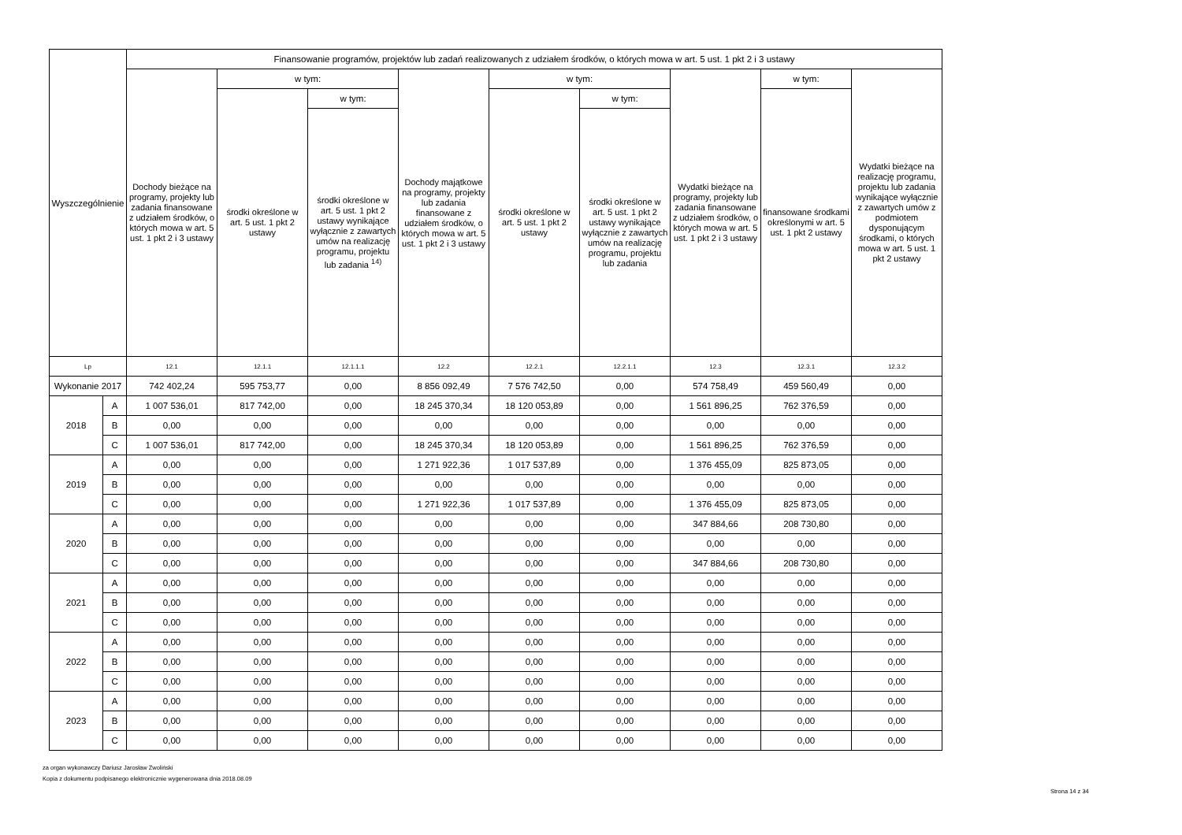| Wyszczególnienie | | Finansowanie programów, projektów lub zadań realizowanych z udziałem środków, o których mowa w art. 5 ust. 1 pkt 2 i 3 ustawy | | | | | | | | |
| --- | --- | --- | --- | --- | --- | --- | --- | --- | --- | --- |
| | | Dochody bieżące na programy, projekty lub zadania finansowane z udziałem środków, o których mowa w art. 5 ust. 1 pkt 2 i 3 ustawy | w tym: | | Dochody majątkowe na programy, projekty lub zadania finansowane z udziałem środków, o których mowa w art. 5 ust. 1 pkt 2 i 3 ustawy | w tym: | | Wydatki bieżące na programy, projekty lub zadania finansowane z udziałem środków, o których mowa w art. 5 ust. 1 pkt 2 i 3 ustawy | w tym: | Wydatki bieżące na realizację programu, projektu lub zadania wynikające wyłącznie z zawartych umów z podmiotem dysponującym środkami, o których mowa w art. 5 ust. 1 pkt 2 ustawy |
| | | | środki określone w art. 5 ust. 1 pkt 2 ustawy | w tym: | | środki określone w art. 5 ust. 1 pkt 2 ustawy | w tym: | | finansowane środkami określonymi w art. 5 ust. 1 pkt 2 ustawy | |
| | | | | środki określone w art. 5 ust. 1 pkt 2 ustawy wynikające wyłącznie z zawartych umów na realizację programu, projektu lub zadania <sup>14)</sup> | | | środki określone w art. 5 ust. 1 pkt 2 ustawy wynikające wyłącznie z zawartych umów na realizację programu, projektu lub zadania | | | |
| Lp | | 12.1 | 12.1.1 | 12.1.1.1 | 12.2 | 12.2.1 | 12.2.1.1 | 12.3 | 12.3.1 | 12.3.2 |
| Wykonanie 2017 | | 742 402,24 | 595 753,77 | 0,00 | 8 856 092,49 | 7 576 742,50 | 0,00 | 574 758,49 | 459 560,49 | 0,00 |
| 2018 | A | 1 007 536,01 | 817 742,00 | 0,00 | 18 245 370,34 | 18 120 053,89 | 0,00 | 1 561 896,25 | 762 376,59 | 0,00 |
| | B | 0,00 | 0,00 | 0,00 | 0,00 | 0,00 | 0,00 | 0,00 | 0,00 | 0,00 |
| | C | 1 007 536,01 | 817 742,00 | 0,00 | 18 245 370,34 | 18 120 053,89 | 0,00 | 1 561 896,25 | 762 376,59 | 0,00 |
| 2019 | A | 0,00 | 0,00 | 0,00 | 1 271 922,36 | 1 017 537,89 | 0,00 | 1 376 455,09 | 825 873,05 | 0,00 |
| | B | 0,00 | 0,00 | 0,00 | 0,00 | 0,00 | 0,00 | 0,00 | 0,00 | 0,00 |
| | C | 0,00 | 0,00 | 0,00 | 1 271 922,36 | 1 017 537,89 | 0,00 | 1 376 455,09 | 825 873,05 | 0,00 |
| 2020 | A | 0,00 | 0,00 | 0,00 | 0,00 | 0,00 | 0,00 | 347 884,66 | 208 730,80 | 0,00 |
| | B | 0,00 | 0,00 | 0,00 | 0,00 | 0,00 | 0,00 | 0,00 | 0,00 | 0,00 |
| | C | 0,00 | 0,00 | 0,00 | 0,00 | 0,00 | 0,00 | 347 884,66 | 208 730,80 | 0,00 |
| 2021 | A | 0,00 | 0,00 | 0,00 | 0,00 | 0,00 | 0,00 | 0,00 | 0,00 | 0,00 |
| | B | 0,00 | 0,00 | 0,00 | 0,00 | 0,00 | 0,00 | 0,00 | 0,00 | 0,00 |
| | C | 0,00 | 0,00 | 0,00 | 0,00 | 0,00 | 0,00 | 0,00 | 0,00 | 0,00 |
| 2022 | A | 0,00 | 0,00 | 0,00 | 0,00 | 0,00 | 0,00 | 0,00 | 0,00 | 0,00 |
| | B | 0,00 | 0,00 | 0,00 | 0,00 | 0,00 | 0,00 | 0,00 | 0,00 | 0,00 |
| | C | 0,00 | 0,00 | 0,00 | 0,00 | 0,00 | 0,00 | 0,00 | 0,00 | 0,00 |
| 2023 | A | 0,00 | 0,00 | 0,00 | 0,00 | 0,00 | 0,00 | 0,00 | 0,00 | 0,00 |
| | B | 0,00 | 0,00 | 0,00 | 0,00 | 0,00 | 0,00 | 0,00 | 0,00 | 0,00 |
| | C | 0,00 | 0,00 | 0,00 | 0,00 | 0,00 | 0,00 | 0,00 | 0,00 | 0,00 |
za organ wykonawczy Dariusz Jarosław Zwoliński
Kopia z dokumentu podpisanego elektronicznie wygenerowana dnia 2018.08.09
Strona 14 z 34